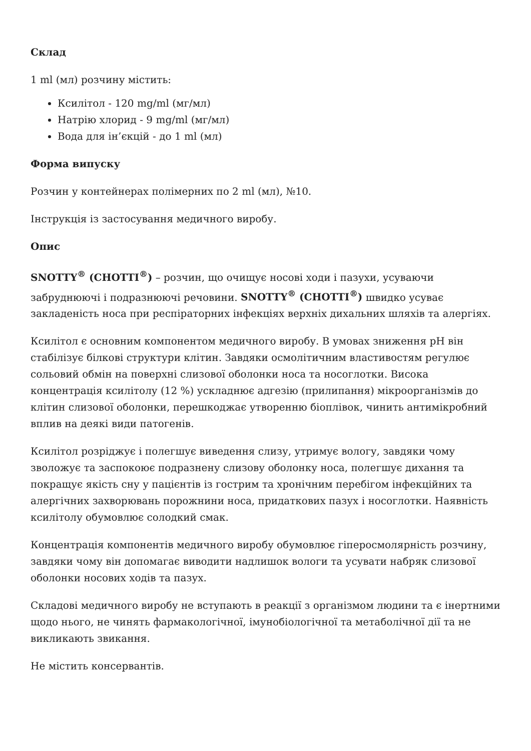Склад
1 ml (мл) розчину містить:
Ксилітол - 120 mg/ml (мг/мл)
Натрію хлорид - 9 mg/ml (мг/мл)
Вода для ін’єкцій - до 1 ml (мл)
Форма випуску
Розчин у контейнерах полімерних по 2 ml (мл), №10.
Інструкція із застосування медичного виробу.
Опис
SNOTTY<sup>®</sup> (CHOTTI<sup>®</sup>) – розчин, що очищує носові ходи і пазухи, усуваючи забруднюючі і подразнюючі речовини. SNOTTY<sup>®</sup> (CHOTTI<sup>®</sup>) швидко усуває закладеність носа при респіраторних інфекціях верхніх дихальних шляхів та алергіях.
Ксилітол є основним компонентом медичного виробу. В умовах зниження pH він стабілізує білкові структури клітин. Завдяки осмолітичним властивостям регулює сольовий обмін на поверхні слизової оболонки носа та носоглотки. Висока концентрація ксилітолу (12 %) ускладнює адгезію (прилипання) мікроорганізмів до клітин слизової оболонки, перешкоджає утворенню біоплівок, чинить антимікробний вплив на деякі види патогенів.
Ксилітол розріджує і полегшує виведення слизу, утримує вологу, завдяки чому зволожує та заспокоює подразнену слизову оболонку носа, полегшує дихання та покращує якість сну у пацієнтів із гострим та хронічним перебігом інфекційних та алергічних захворювань порожнини носа, придаткових пазух і носоглотки. Наявність ксилітолу обумовлює солодкий смак.
Концентрація компонентів медичного виробу обумовлює гіперосмолярність розчину, завдяки чому він допомагає виводити надлишок вологи та усувати набряк слизової оболонки носових ходів та пазух.
Складові медичного виробу не вступають в реакції з організмом людини та є інертними щодо нього, не чинять фармакологічної, імунобіологічної та метаболічної дії та не викликають звикання.
Не містить консервантів.